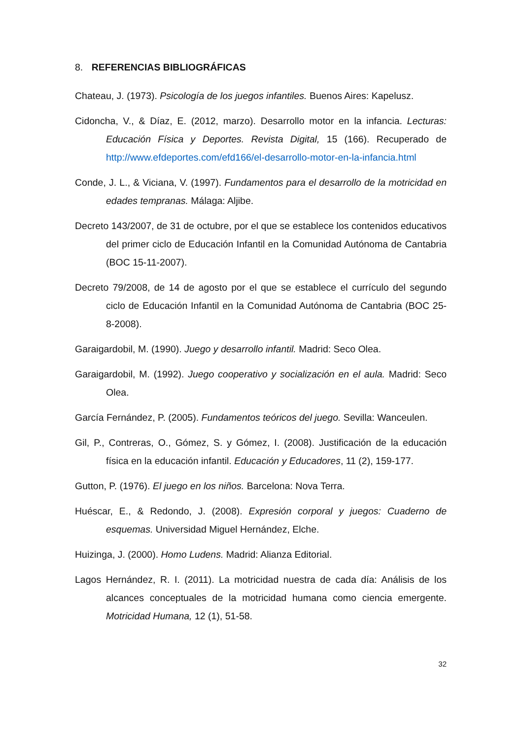8. REFERENCIAS BIBLIOGRÁFICAS
Chateau, J. (1973). Psicología de los juegos infantiles. Buenos Aires: Kapelusz.
Cidoncha, V., & Díaz, E. (2012, marzo). Desarrollo motor en la infancia. Lecturas: Educación Física y Deportes. Revista Digital, 15 (166). Recuperado de http://www.efdeportes.com/efd166/el-desarrollo-motor-en-la-infancia.html
Conde, J. L., & Viciana, V. (1997). Fundamentos para el desarrollo de la motricidad en edades tempranas. Málaga: Aljibe.
Decreto 143/2007, de 31 de octubre, por el que se establece los contenidos educativos del primer ciclo de Educación Infantil en la Comunidad Autónoma de Cantabria (BOC 15-11-2007).
Decreto 79/2008, de 14 de agosto por el que se establece el currículo del segundo ciclo de Educación Infantil en la Comunidad Autónoma de Cantabria (BOC 25-8-2008).
Garaigardobil, M. (1990). Juego y desarrollo infantil. Madrid: Seco Olea.
Garaigardobil, M. (1992). Juego cooperativo y socialización en el aula. Madrid: Seco Olea.
García Fernández, P. (2005). Fundamentos teóricos del juego. Sevilla: Wanceulen.
Gil, P., Contreras, O., Gómez, S. y Gómez, I. (2008). Justificación de la educación física en la educación infantil. Educación y Educadores, 11 (2), 159-177.
Gutton, P. (1976). El juego en los niños. Barcelona: Nova Terra.
Huéscar, E., & Redondo, J. (2008). Expresión corporal y juegos: Cuaderno de esquemas. Universidad Miguel Hernández, Elche.
Huizinga, J. (2000). Homo Ludens. Madrid: Alianza Editorial.
Lagos Hernández, R. I. (2011). La motricidad nuestra de cada día: Análisis de los alcances conceptuales de la motricidad humana como ciencia emergente. Motricidad Humana, 12 (1), 51-58.
32